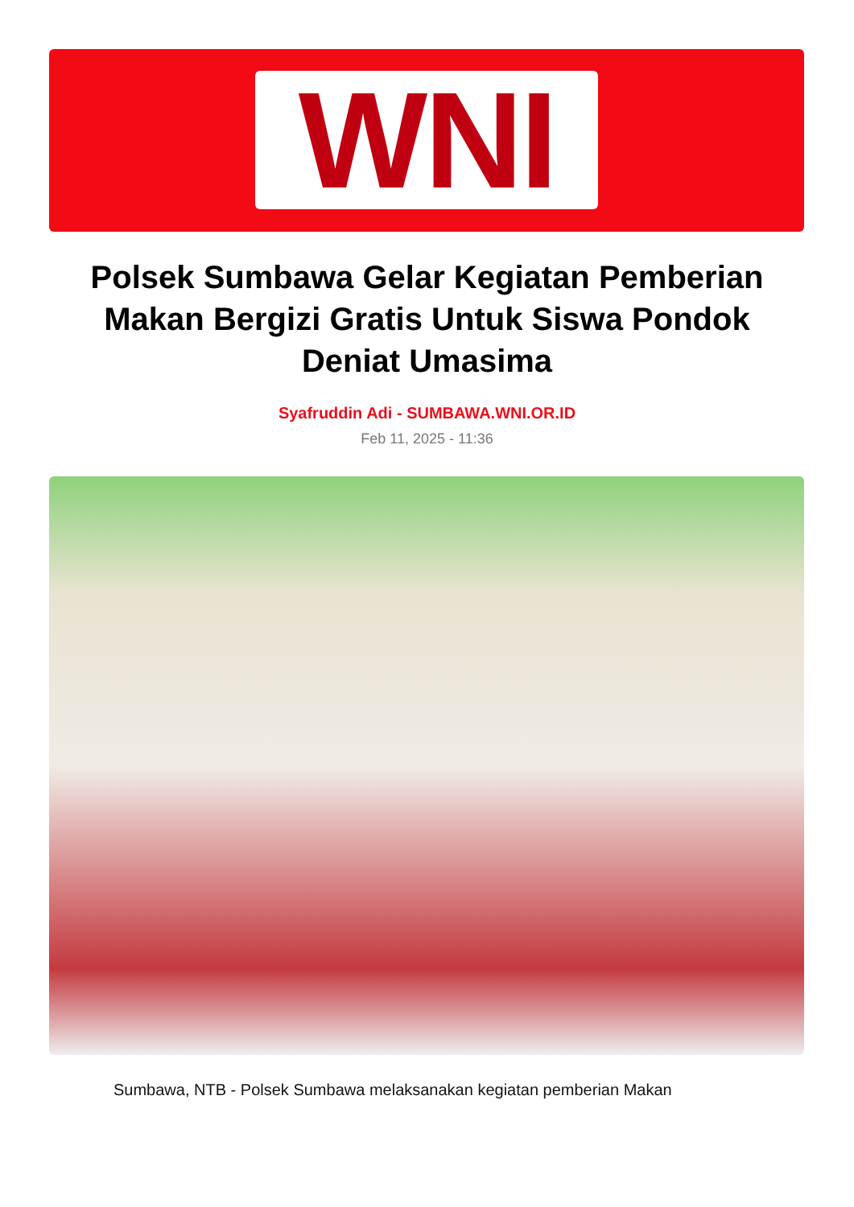WNI
Polsek Sumbawa Gelar Kegiatan Pemberian Makan Bergizi Gratis Untuk Siswa Pondok Deniat Umasima
Syafruddin Adi - SUMBAWA.WNI.OR.ID
Feb 11, 2025 - 11:36
Sumbawa, NTB - Polsek Sumbawa melaksanakan kegiatan pemberian Makan